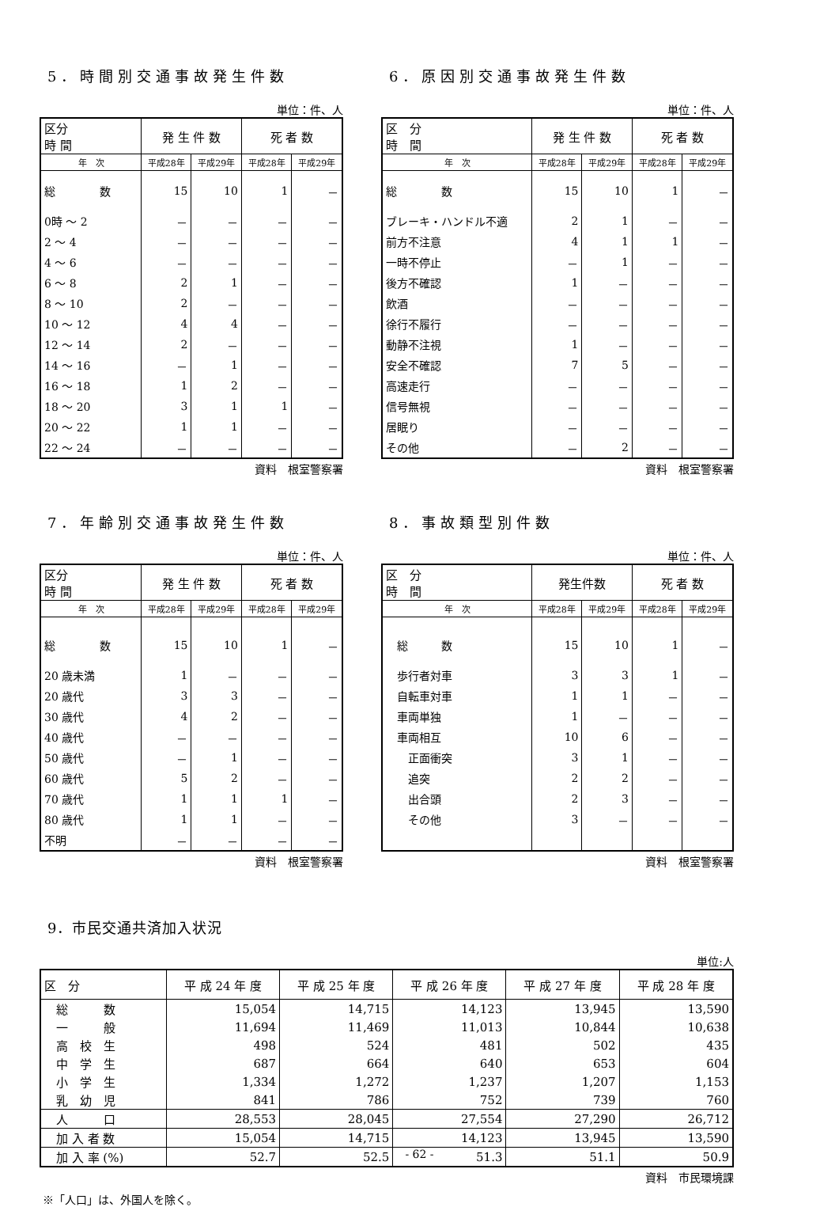5．時間別交通事故発生件数
単位：件、人
| 区分 時 間 | 発 生 件 数 | | 死 者 数 | |
| --- | --- | --- | --- | --- |
| 年 次 | 平成28年 | 平成29年 | 平成28年 | 平成29年 |
| 総 数 | 15 | 10 | 1 | － |
| 0時 ～ 2 | － | － | － | － |
| 2 ～ 4 | － | － | － | － |
| 4 ～ 6 | － | － | － | － |
| 6 ～ 8 | 2 | 1 | － | － |
| 8 ～ 10 | 2 | － | － | － |
| 10 ～ 12 | 4 | 4 | － | － |
| 12 ～ 14 | 2 | － | － | － |
| 14 ～ 16 | － | 1 | － | － |
| 16 ～ 18 | 1 | 2 | － | － |
| 18 ～ 20 | 3 | 1 | 1 | － |
| 20 ～ 22 | 1 | 1 | － | － |
| 22 ～ 24 | － | － | － | － |
資料　根室警察署
6．原因別交通事故発生件数
単位：件、人
| 区 分 時 間 | 発 生 件 数 | | 死 者 数 | |
| --- | --- | --- | --- | --- |
| 年 次 | 平成28年 | 平成29年 | 平成28年 | 平成29年 |
| 総 数 | 15 | 10 | 1 | － |
| ブレーキ・ハンドル不適 | 2 | 1 | － | － |
| 前方不注意 | 4 | 1 | 1 | － |
| 一時不停止 | － | 1 | － | － |
| 後方不確認 | 1 | － | － | － |
| 飲酒 | － | － | － | － |
| 徐行不履行 | － | － | － | － |
| 動静不注視 | 1 | － | － | － |
| 安全不確認 | 7 | 5 | － | － |
| 高速走行 | － | － | － | － |
| 信号無視 | － | － | － | － |
| 居眠り | － | － | － | － |
| その他 | － | 2 | － | － |
資料　根室警察署
7．年齢別交通事故発生件数
単位：件、人
| 区分 時 間 | 発 生 件 数 | | 死 者 数 | |
| --- | --- | --- | --- | --- |
| 年 次 | 平成28年 | 平成29年 | 平成28年 | 平成29年 |
| 総 数 | 15 | 10 | 1 | － |
| 20 歳未満 | 1 | － | － | － |
| 20 歳代 | 3 | 3 | － | － |
| 30 歳代 | 4 | 2 | － | － |
| 40 歳代 | － | － | － | － |
| 50 歳代 | － | 1 | － | － |
| 60 歳代 | 5 | 2 | － | － |
| 70 歳代 | 1 | 1 | 1 | － |
| 80 歳代 | 1 | 1 | － | － |
| 不明 | － | － | － | － |
資料　根室警察署
8．事故類型別件数
単位：件、人
| 区 分 時 間 | 発生件数 | | 死 者 数 | |
| --- | --- | --- | --- | --- |
| 年 次 | 平成28年 | 平成29年 | 平成28年 | 平成29年 |
| 総 数 | 15 | 10 | 1 | － |
| 歩行者対車 | 3 | 3 | 1 | － |
| 自転車対車 | 1 | 1 | － | － |
| 車両単独 | 1 | － | － | － |
| 車両相互 | 10 | 6 | － | － |
| 正面衝突 | 3 | 1 | － | － |
| 追突 | 2 | 2 | － | － |
| 出合頭 | 2 | 3 | － | － |
| その他 | 3 | － | － | － |
資料　根室警察署
9．市民交通共済加入状況
単位:人
| 区 分 | 平 成 24 年 度 | 平 成 25 年 度 | 平 成 26 年 度 | 平 成 27 年 度 | 平 成 28 年 度 |
| --- | --- | --- | --- | --- | --- |
| 総 数 | 15,054 | 14,715 | 14,123 | 13,945 | 13,590 |
| 一 般 | 11,694 | 11,469 | 11,013 | 10,844 | 10,638 |
| 高 校 生 | 498 | 524 | 481 | 502 | 435 |
| 中 学 生 | 687 | 664 | 640 | 653 | 604 |
| 小 学 生 | 1,334 | 1,272 | 1,237 | 1,207 | 1,153 |
| 乳 幼 児 | 841 | 786 | 752 | 739 | 760 |
| 人 口 | 28,553 | 28,045 | 27,554 | 27,290 | 26,712 |
| 加 入 者 数 | 15,054 | 14,715 | 14,123 | 13,945 | 13,590 |
| 加 入 率 (%) | 52.7 | 52.5 | 51.3 | 51.1 | 50.9 |
資料　市民環境課
※「人口」は、外国人を除く。
- 62 -